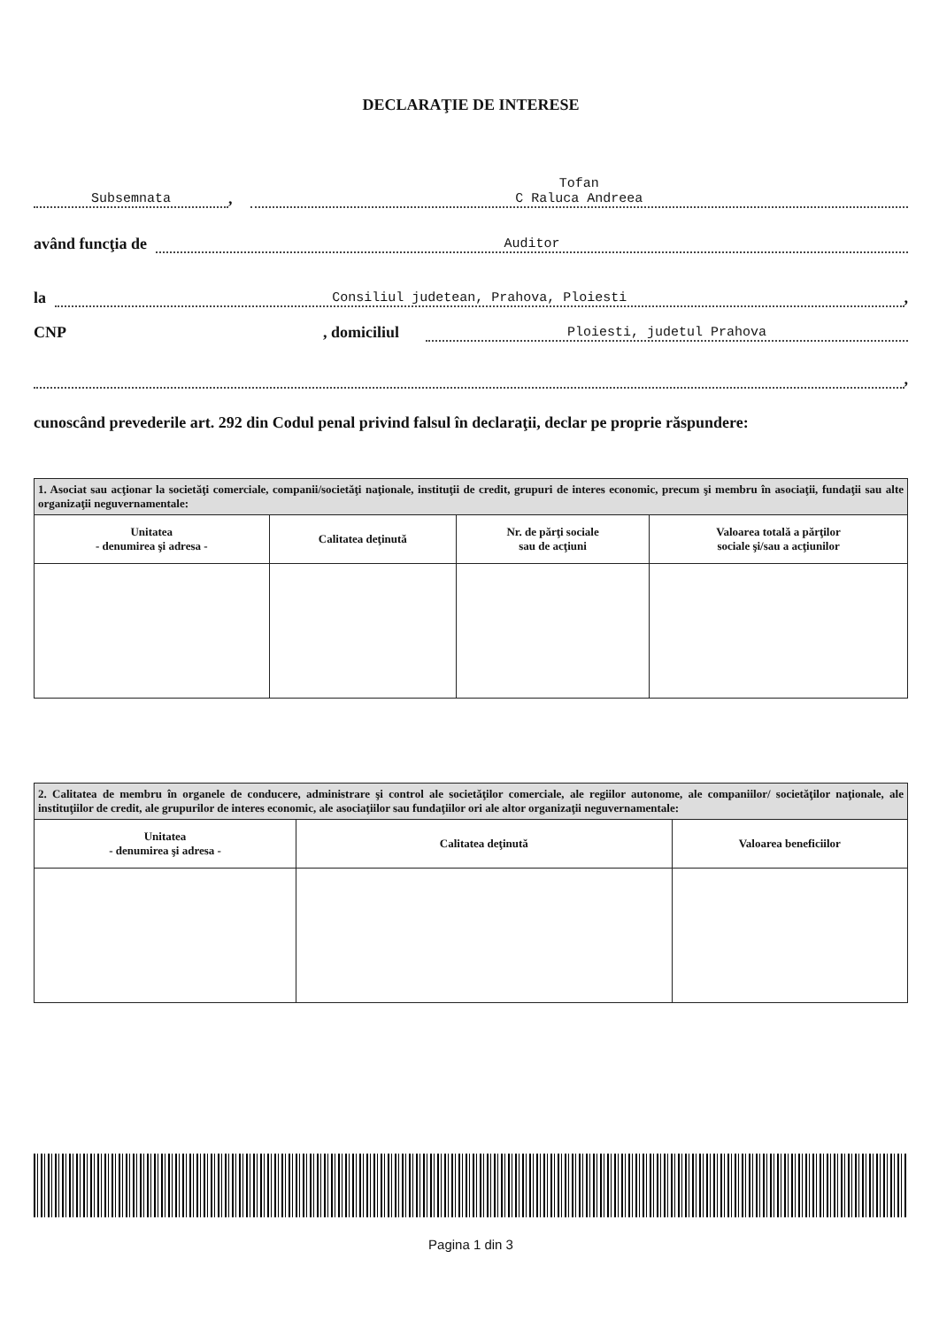DECLARAŢIE DE INTERESE
Subsemnata, Tofan
C Raluca Andreea
având funcţia de Auditor
la Consiliul judetean, Prahova, Ploiesti,
CNP , domiciliul Ploiesti, judetul Prahova
,
cunoscând prevederile art. 292 din Codul penal privind falsul în declaraţii, declar pe proprie răspundere:
| 1. Asociat sau acţionar la societăţi comerciale, companii/societăţi naţionale, instituţii de credit, grupuri de interes economic, precum şi membru în asociaţii, fundaţii sau alte organizaţii neguvernamentale: | | | |
| --- | --- | --- | --- |
| Unitatea - denumirea şi adresa - | Calitatea deţinută | Nr. de părţi sociale sau de acţiuni | Valoarea totală a părţilor sociale şi/sau a acţiunilor |
| 2. Calitatea de membru în organele de conducere, administrare şi control ale societăţilor comerciale, ale regiilor autonome, ale companiilor/ societăţilor naţionale, ale instituţiilor de credit, ale grupurilor de interes economic, ale asociaţiilor sau fundaţiilor ori ale altor organizaţii neguvernamentale: | | |
| --- | --- | --- |
| Unitatea - denumirea şi adresa - | Calitatea deţinută | Valoarea beneficiilor |
Pagina 1 din 3